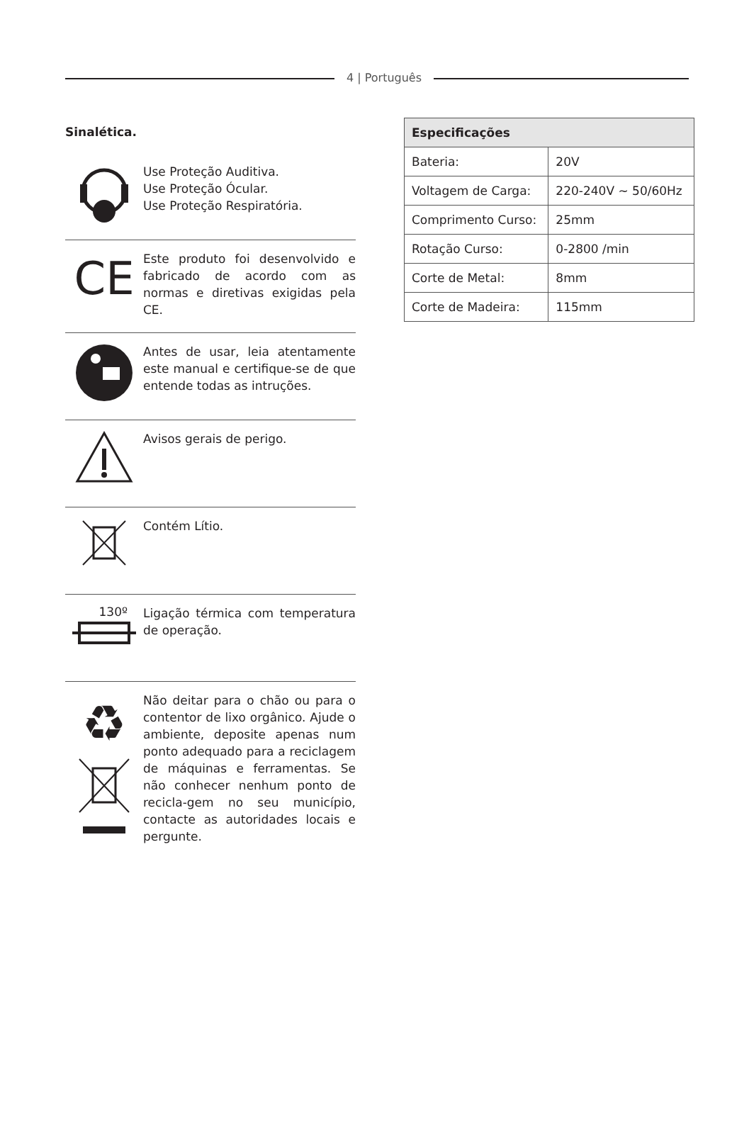4 | Português
Sinalética.
Use Proteção Auditiva.
Use Proteção Ócular.
Use Proteção Respiratória.
CE
Este produto foi desenvolvido e fabricado de acordo com as normas e diretivas exigidas pela CE.
Antes de usar, leia atentamente este manual e certifique-se de que entende todas as intruções.
Avisos gerais de perigo.
Contém Lítio.
130º
Ligação térmica com temperatura de operação.
♻
Não deitar para o chão ou para o contentor de lixo orgânico. Ajude o ambiente, deposite apenas num ponto adequado para a reciclagem de máquinas e ferramentas. Se não conhecer nenhum ponto de recicla-gem no seu município, contacte as autoridades locais e pergunte.
| Especificações | |
| --- | --- |
| Bateria: | 20V |
| Voltagem de Carga: | 220-240V ~ 50/60Hz |
| Comprimento Curso: | 25mm |
| Rotação Curso: | 0-2800 /min |
| Corte de Metal: | 8mm |
| Corte de Madeira: | 115mm |